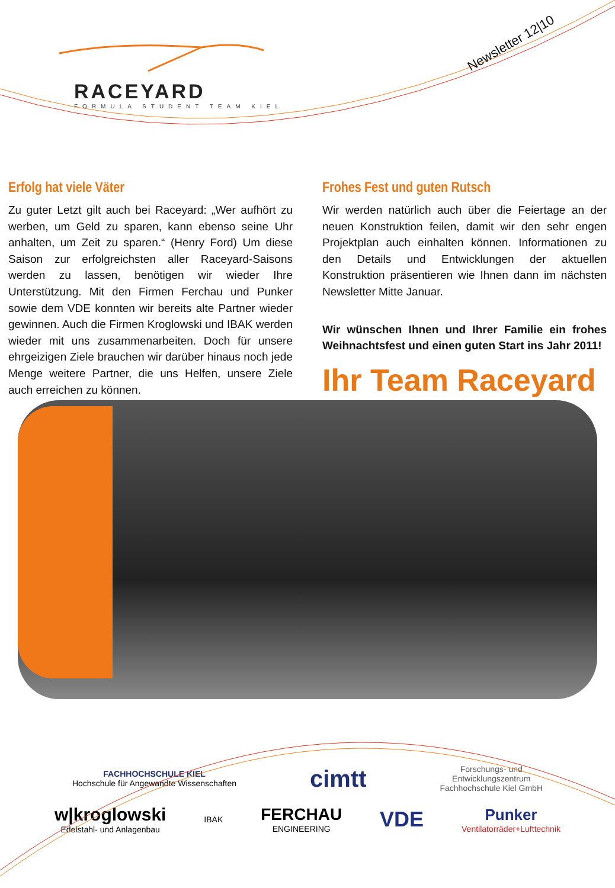RACEYARD
FORMULA STUDENT TEAM KIEL
Newsletter 12|10
Erfolg hat viele Väter
Zu guter Letzt gilt auch bei Raceyard: „Wer aufhört zu werben, um Geld zu sparen, kann ebenso seine Uhr anhalten, um Zeit zu sparen.“ (Henry Ford) Um diese Saison zur erfolgreichsten aller Raceyard-Saisons werden zu lassen, benötigen wir wieder Ihre Unterstützung. Mit den Firmen Ferchau und Punker sowie dem VDE konnten wir bereits alte Partner wieder gewinnen. Auch die Firmen Kroglowski und IBAK werden wieder mit uns zusammenarbeiten. Doch für unsere ehrgeizigen Ziele brauchen wir darüber hinaus noch jede Menge weitere Partner, die uns Helfen, unsere Ziele auch erreichen zu können.
Frohes Fest und guten Rutsch
Wir werden natürlich auch über die Feiertage an der neuen Konstruktion feilen, damit wir den sehr engen Projektplan auch einhalten können. Informationen zu den Details und Entwicklungen der aktuellen Konstruktion präsentieren wie Ihnen dann im nächsten Newsletter Mitte Januar.
Wir wünschen Ihnen und Ihrer Familie ein frohes Weihnachtsfest und einen guten Start ins Jahr 2011!
Ihr Team Raceyard
FACHHOCHSCHULE KIEL
Hochschule für Angewandte Wissenschaften cimtt Forschungs- und
Entwicklungszentrum
Fachhochschule Kiel GmbH
w|kroglowski
Edelstahl- und Anlagenbau IBAK FERCHAU
ENGINEERING VDE Punker
Ventilatorräder+Lufttechnik